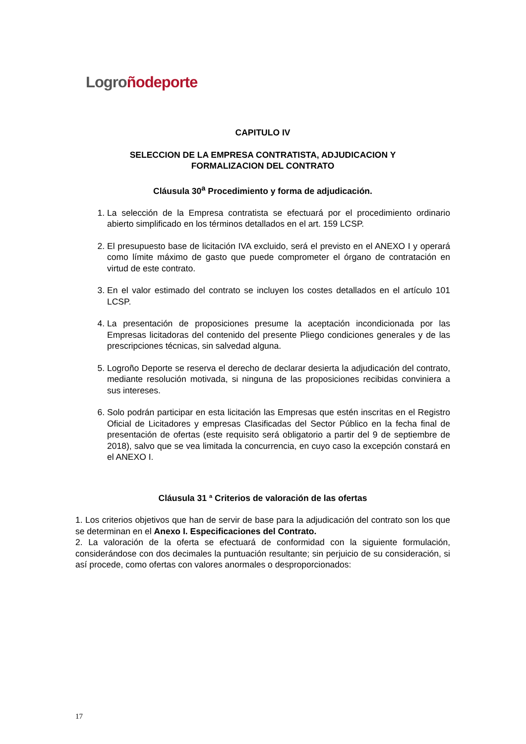Logro ñodeporte
CAPITULO IV
SELECCION DE LA EMPRESA CONTRATISTA, ADJUDICACION Y
FORMALIZACION DEL CONTRATO
Cláusula 30<sup>a</sup> Procedimiento y forma de adjudicación.
1. La selección de la Empresa contratista se efectuará por el procedimiento ordinario abierto simplificado en los términos detallados en el art. 159 LCSP.
2. El presupuesto base de licitación IVA excluido, será el previsto en el ANEXO I y operará como límite máximo de gasto que puede comprometer el órgano de contratación en virtud de este contrato.
3. En el valor estimado del contrato se incluyen los costes detallados en el artículo 101 LCSP.
4. La presentación de proposiciones presume la aceptación incondicionada por las Empresas licitadoras del contenido del presente Pliego condiciones generales y de las prescripciones técnicas, sin salvedad alguna.
5. Logroño Deporte se reserva el derecho de declarar desierta la adjudicación del contrato, mediante resolución motivada, si ninguna de las proposiciones recibidas conviniera a sus intereses.
6. Solo podrán participar en esta licitación las Empresas que estén inscritas en el Registro Oficial de Licitadores y empresas Clasificadas del Sector Público en la fecha final de presentación de ofertas (este requisito será obligatorio a partir del 9 de septiembre de 2018), salvo que se vea limitada la concurrencia, en cuyo caso la excepción constará en el ANEXO I.
Cláusula 31 ª Criterios de valoración de las ofertas
1. Los criterios objetivos que han de servir de base para la adjudicación del contrato son los que se determinan en el Anexo I. Especificaciones del Contrato.
2. La valoración de la oferta se efectuará de conformidad con la siguiente formulación, considerándose con dos decimales la puntuación resultante; sin perjuicio de su consideración, si así procede, como ofertas con valores anormales o desproporcionados:
17